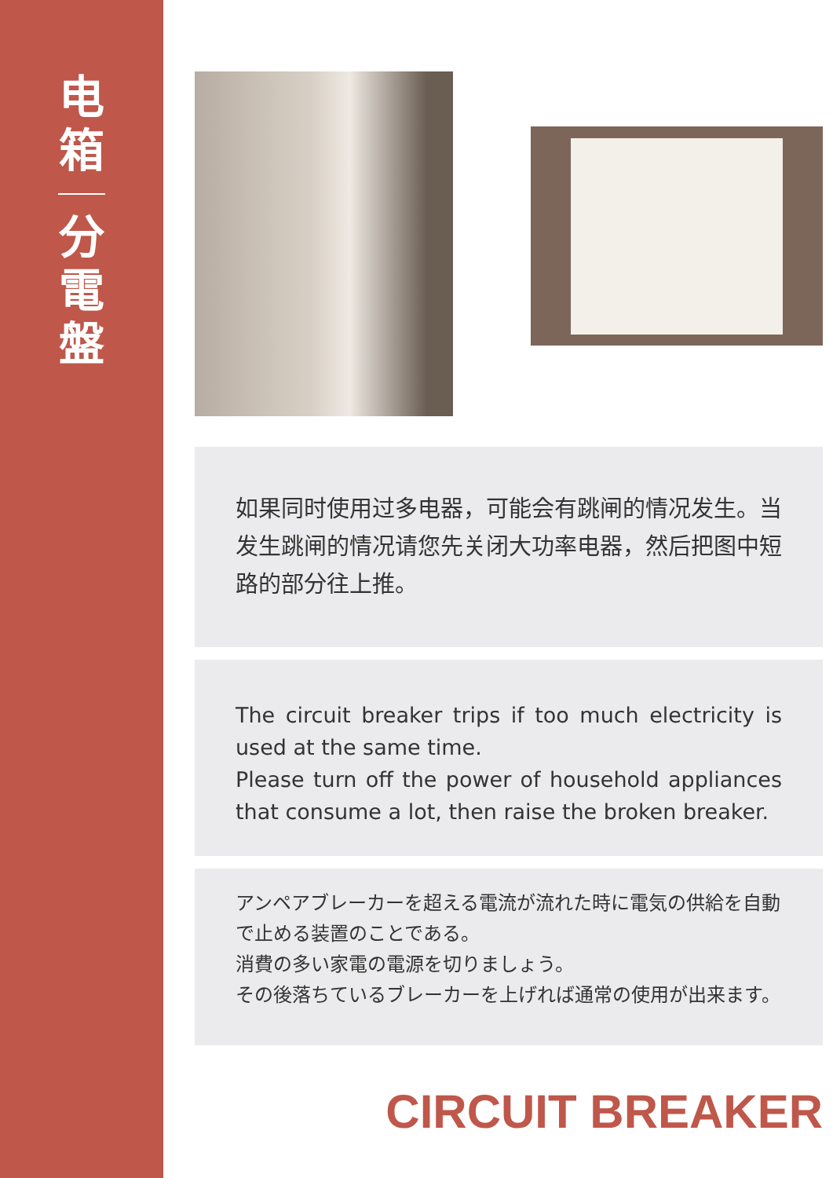电箱
分電盤
如果同时使用过多电器，可能会有跳闸的情况发生。当发生跳闸的情况请您先关闭大功率电器，然后把图中短路的部分往上推。
The circuit breaker trips if too much electricity is used at the same time.
Please turn off the power of household appliances that consume a lot, then raise the broken breaker.
アンペアブレーカーを超える電流が流れた時に電気の供給を自動で止める装置のことである。
消費の多い家電の電源を切りましょう。
その後落ちているブレーカーを上げれば通常の使用が出来ます。
CIRCUIT BREAKER